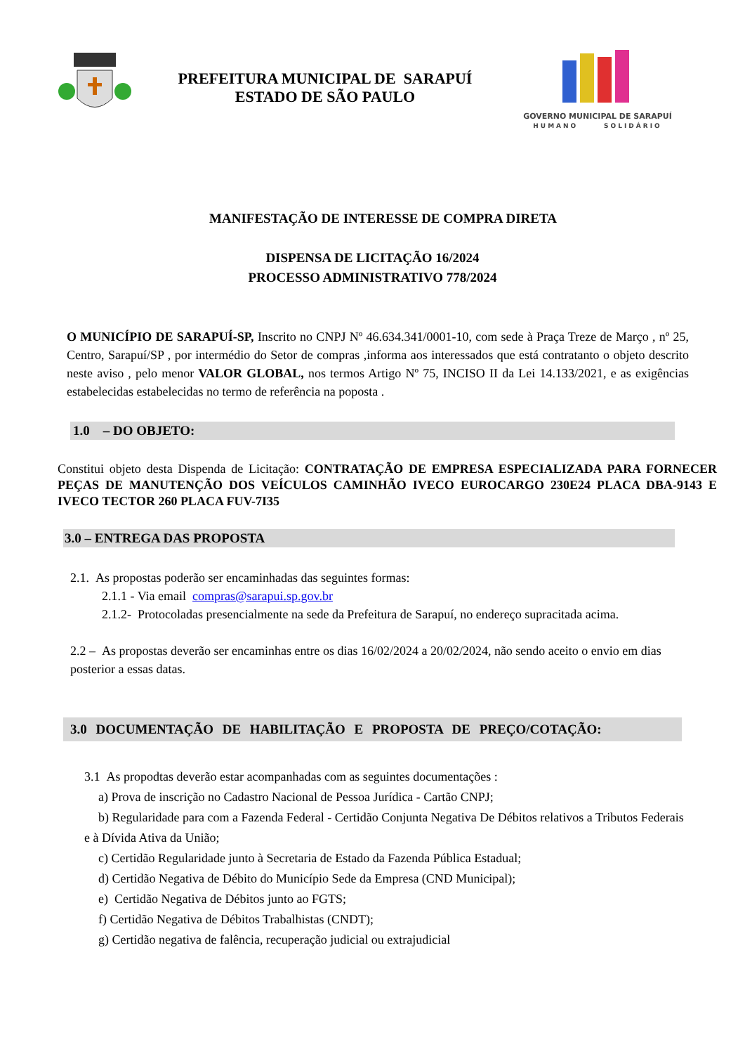PREFEITURA MUNICIPAL DE SARAPUÍ
ESTADO DE SÃO PAULO
GOVERNO MUNICIPAL DE SARAPUÍ
HUMANO SOLIDÁRIO
MANIFESTAÇÃO DE INTERESSE DE COMPRA DIRETA
DISPENSA DE LICITAÇÃO 16/2024
PROCESSO ADMINISTRATIVO 778/2024
O MUNICÍPIO DE SARAPUÍ-SP, Inscrito no CNPJ Nº 46.634.341/0001-10, com sede à Praça Treze de Março , nº 25, Centro, Sarapuí/SP , por intermédio do Setor de compras ,informa aos interessados que está contratanto o objeto descrito neste aviso , pelo menor VALOR GLOBAL, nos termos Artigo Nº 75, INCISO II da Lei 14.133/2021, e as exigências estabelecidas estabelecidas no termo de referência na poposta .
1.0 – DO OBJETO:
Constitui objeto desta Dispenda de Licitação: CONTRATAÇÃO DE EMPRESA ESPECIALIZADA PARA FORNECER PEÇAS DE MANUTENÇÃO DOS VEÍCULOS CAMINHÃO IVECO EUROCARGO 230E24 PLACA DBA-9143 E IVECO TECTOR 260 PLACA FUV-7I35
3.0 – ENTREGA DAS PROPOSTA
2.1. As propostas poderão ser encaminhadas das seguintes formas:
2.1.1 - Via email compras@sarapui.sp.gov.br
2.1.2- Protocoladas presencialmente na sede da Prefeitura de Sarapuí, no endereço supracitada acima.
2.2 – As propostas deverão ser encaminhas entre os dias 16/02/2024 a 20/02/2024, não sendo aceito o envio em dias posterior a essas datas.
3.0 DOCUMENTAÇÃO DE HABILITAÇÃO E PROPOSTA DE PREÇO/COTAÇÃO:
3.1 As propodtas deverão estar acompanhadas com as seguintes documentações :
a) Prova de inscrição no Cadastro Nacional de Pessoa Jurídica - Cartão CNPJ;
b) Regularidade para com a Fazenda Federal - Certidão Conjunta Negativa De Débitos relativos a Tributos Federais e à Dívida Ativa da União;
c) Certidão Regularidade junto à Secretaria de Estado da Fazenda Pública Estadual;
d) Certidão Negativa de Débito do Município Sede da Empresa (CND Municipal);
e) Certidão Negativa de Débitos junto ao FGTS;
f) Certidão Negativa de Débitos Trabalhistas (CNDT);
g) Certidão negativa de falência, recuperação judicial ou extrajudicial